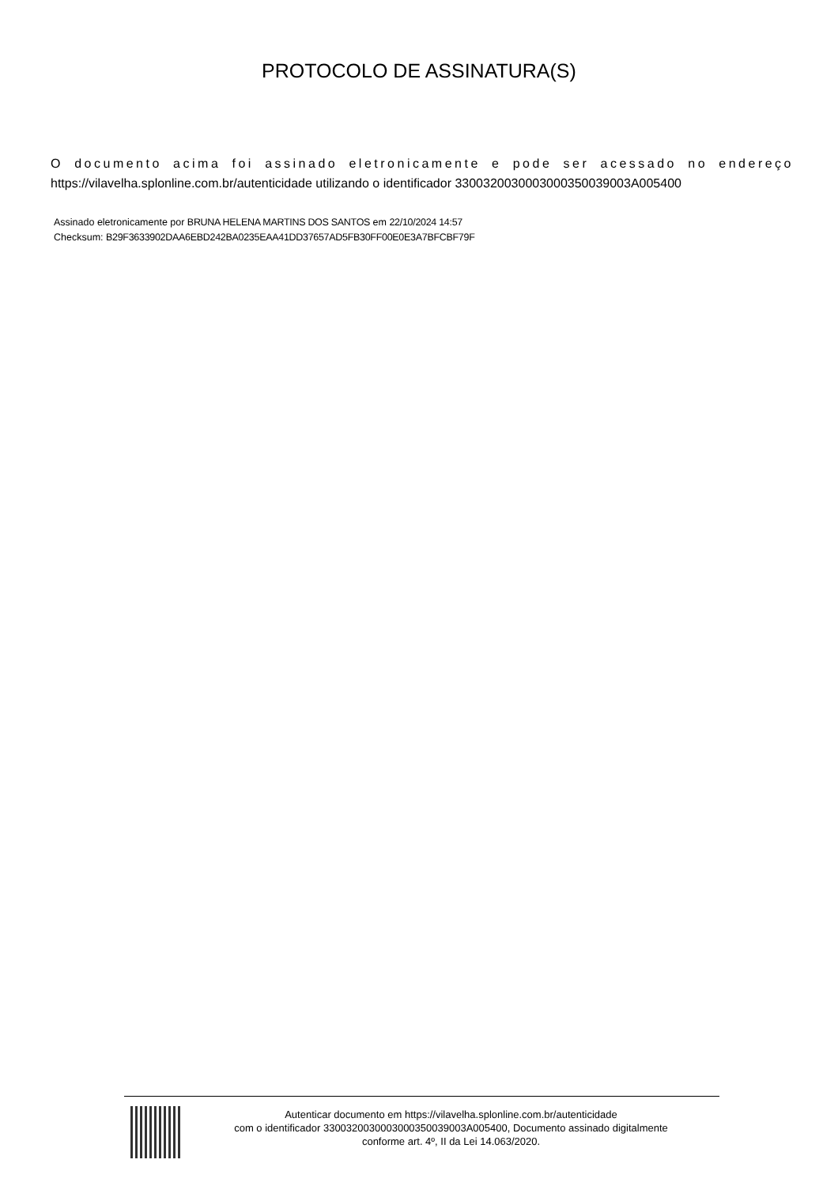PROTOCOLO DE ASSINATURA(S)
O documento acima foi assinado eletronicamente e pode ser acessado no endereço https://vilavelha.splonline.com.br/autenticidade utilizando o identificador 3300320030003000350039003A005400
Assinado eletronicamente por BRUNA HELENA MARTINS DOS SANTOS em 22/10/2024 14:57
Checksum: B29F3633902DAA6EBD242BA0235EAA41DD37657AD5FB30FF00E0E3A7BFCBF79F
Autenticar documento em https://vilavelha.splonline.com.br/autenticidade
com o identificador 3300320030003000350039003A005400, Documento assinado digitalmente
conforme art. 4º, II da Lei 14.063/2020.